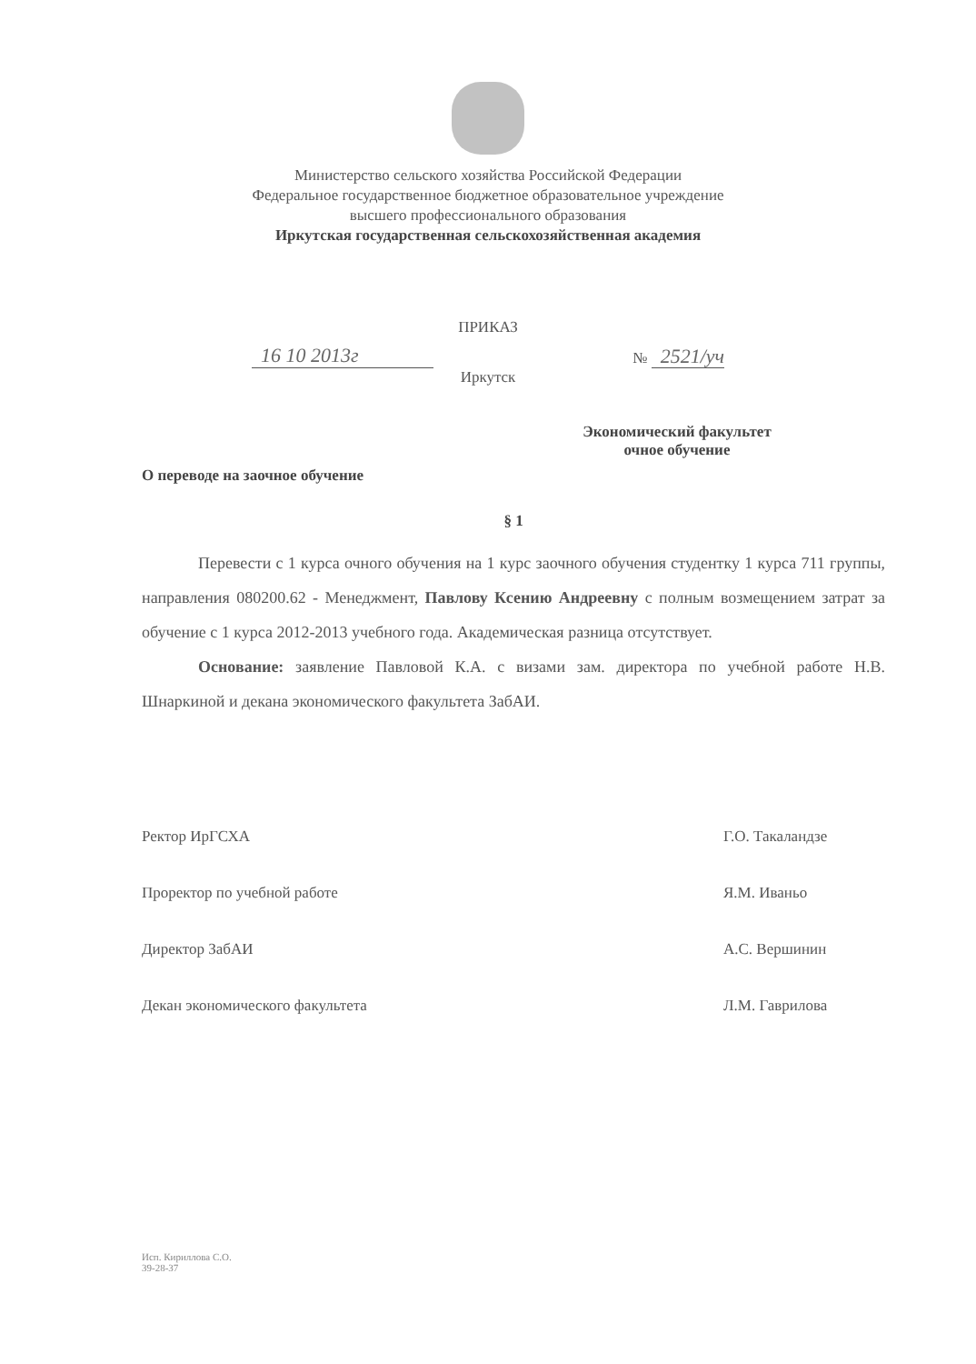Министерство сельского хозяйства Российской Федерации
Федеральное государственное бюджетное образовательное учреждение
высшего профессионального образования
Иркутская государственная сельскохозяйственная академия
ПРИКАЗ
16 10 2013г
№ 2521/уч
Иркутск
Экономический факультет
очное обучение
О переводе на заочное обучение
§ 1
Перевести с 1 курса очного обучения на 1 курс заочного обучения студентку 1 курса 711 группы, направления 080200.62 - Менеджмент, Павлову Ксению Андреевну с полным возмещением затрат за обучение с 1 курса 2012-2013 учебного года. Академическая разница отсутствует.
Основание: заявление Павловой К.А. с визами зам. директора по учебной работе Н.В. Шнаркиной и декана экономического факультета ЗабАИ.
Ректор ИрГСХА Г.О. Такаландзе
Проректор по учебной работе Я.М. Иваньо
Директор ЗабАИ А.С. Вершинин
Декан экономического факультета Л.М. Гаврилова
Исп. Кириллова С.О.
39-28-37